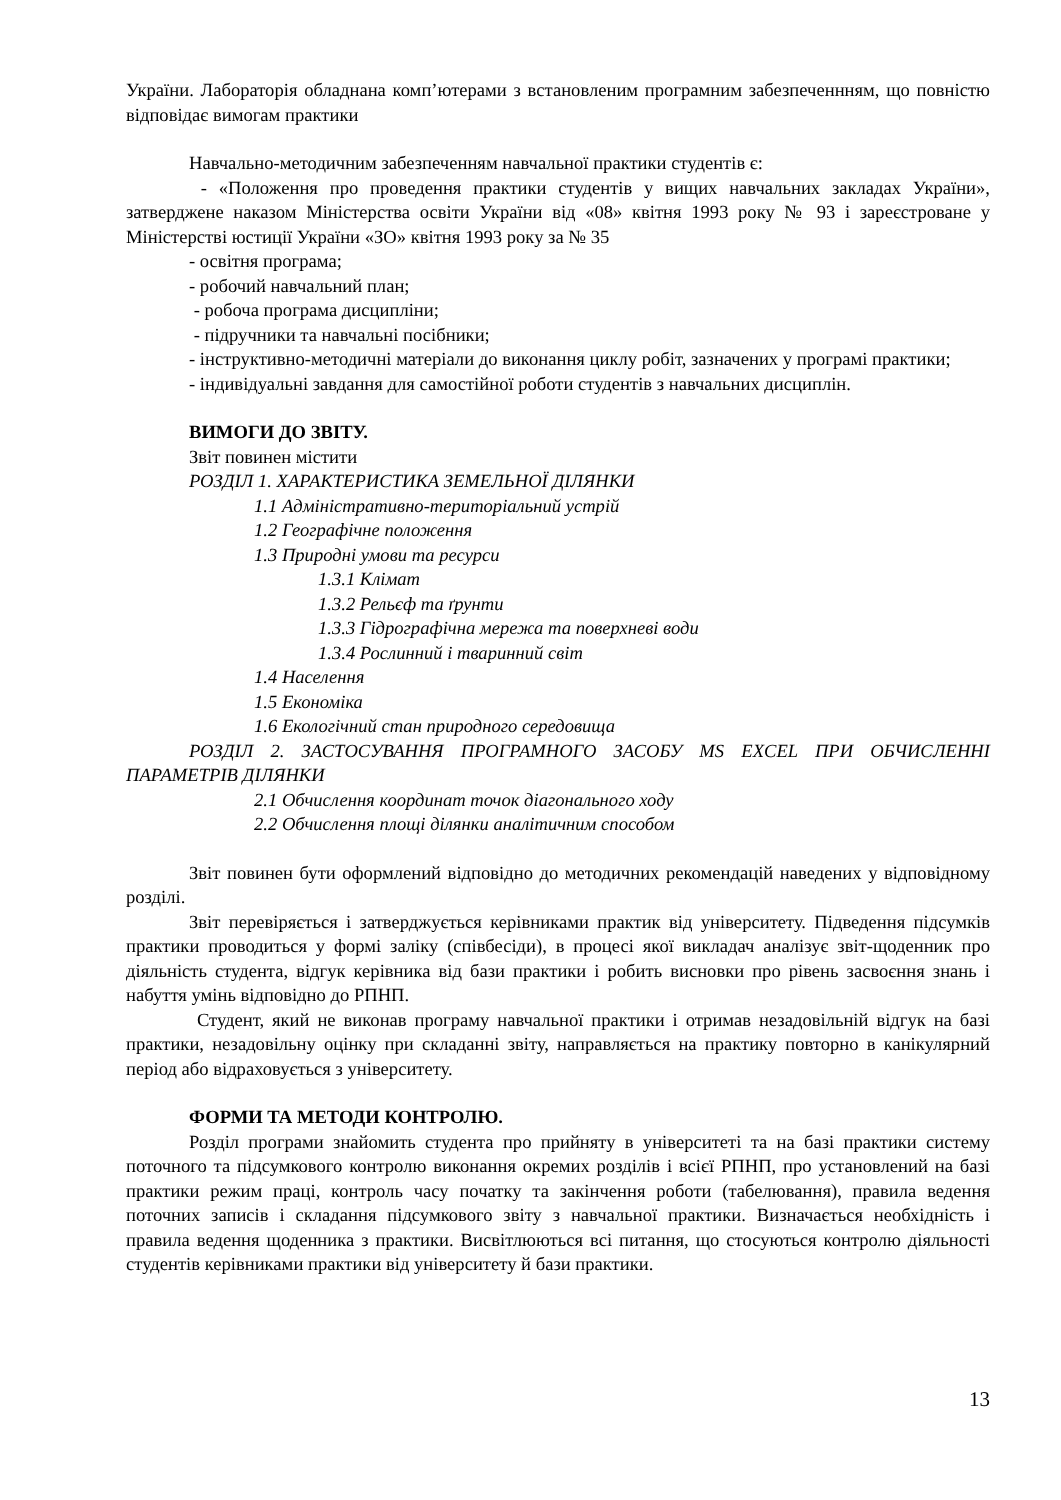України. Лабораторія обладнана комп’ютерами з встановленим програмним забезпеченнням, що повністю відповідає вимогам практики
Навчально-методичним забезпеченням навчальної практики студентів є:
- «Положення про проведення практики студентів у вищих навчальних закладах України», затверджене наказом Міністерства освіти України від «08» квітня 1993 року № 93 і зареєстроване у Міністерстві юстиції України «ЗО» квітня 1993 року за № 35
- освітня програма;
- робочий навчальний план;
- робоча програма дисципліни;
- підручники та навчальні посібники;
- інструктивно-методичні матеріали до виконання циклу робіт, зазначених у програмі практики;
- індивідуальні завдання для самостійної роботи студентів з навчальних дисциплін.
ВИМОГИ ДО ЗВІТУ.
Звіт повинен містити
РОЗДІЛ 1. ХАРАКТЕРИСТИКА ЗЕМЕЛЬНОЇ ДІЛЯНКИ
1.1 Адміністративно-територіальний устрій
1.2 Географічне положення
1.3 Природні умови та ресурси
1.3.1 Клімат
1.3.2 Рельєф та ґрунти
1.3.3 Гідрографічна мережа та поверхневі води
1.3.4 Рослинний і тваринний світ
1.4 Населення
1.5 Економіка
1.6 Екологічний стан природного середовища
РОЗДІЛ 2. ЗАСТОСУВАННЯ ПРОГРАМНОГО ЗАСОБУ MS EXCEL ПРИ ОБЧИСЛЕННІ ПАРАМЕТРІВ ДІЛЯНКИ
2.1 Обчислення координат точок діагонального ходу
2.2 Обчислення площі ділянки аналітичним способом
Звіт повинен бути оформлений відповідно до методичних рекомендацій наведених у відповідному розділі.
Звіт перевіряється і затверджується керівниками практик від університету. Підведення підсумків практики проводиться у формі заліку (співбесіди), в процесі якої викладач аналізує звіт-щоденник про діяльність студента, відгук керівника від бази практики і робить висновки про рівень засвоєння знань і набуття умінь відповідно до РПНП.
Студент, який не виконав програму навчальної практики і отримав незадовільній відгук на базі практики, незадовільну оцінку при складанні звіту, направляється на практику повторно в канікулярний період або відраховується з університету.
ФОРМИ ТА МЕТОДИ КОНТРОЛЮ.
Розділ програми знайомить студента про прийняту в університеті та на базі практики систему поточного та підсумкового контролю виконання окремих розділів і всієї РПНП, про установлений на базі практики режим праці, контроль часу початку та закінчення роботи (табелювання), правила ведення поточних записів і складання підсумкового звіту з навчальної практики. Визначається необхідність і правила ведення щоденника з практики. Висвітлюються всі питання, що стосуються контролю діяльності студентів керівниками практики від університету й бази практики.
13